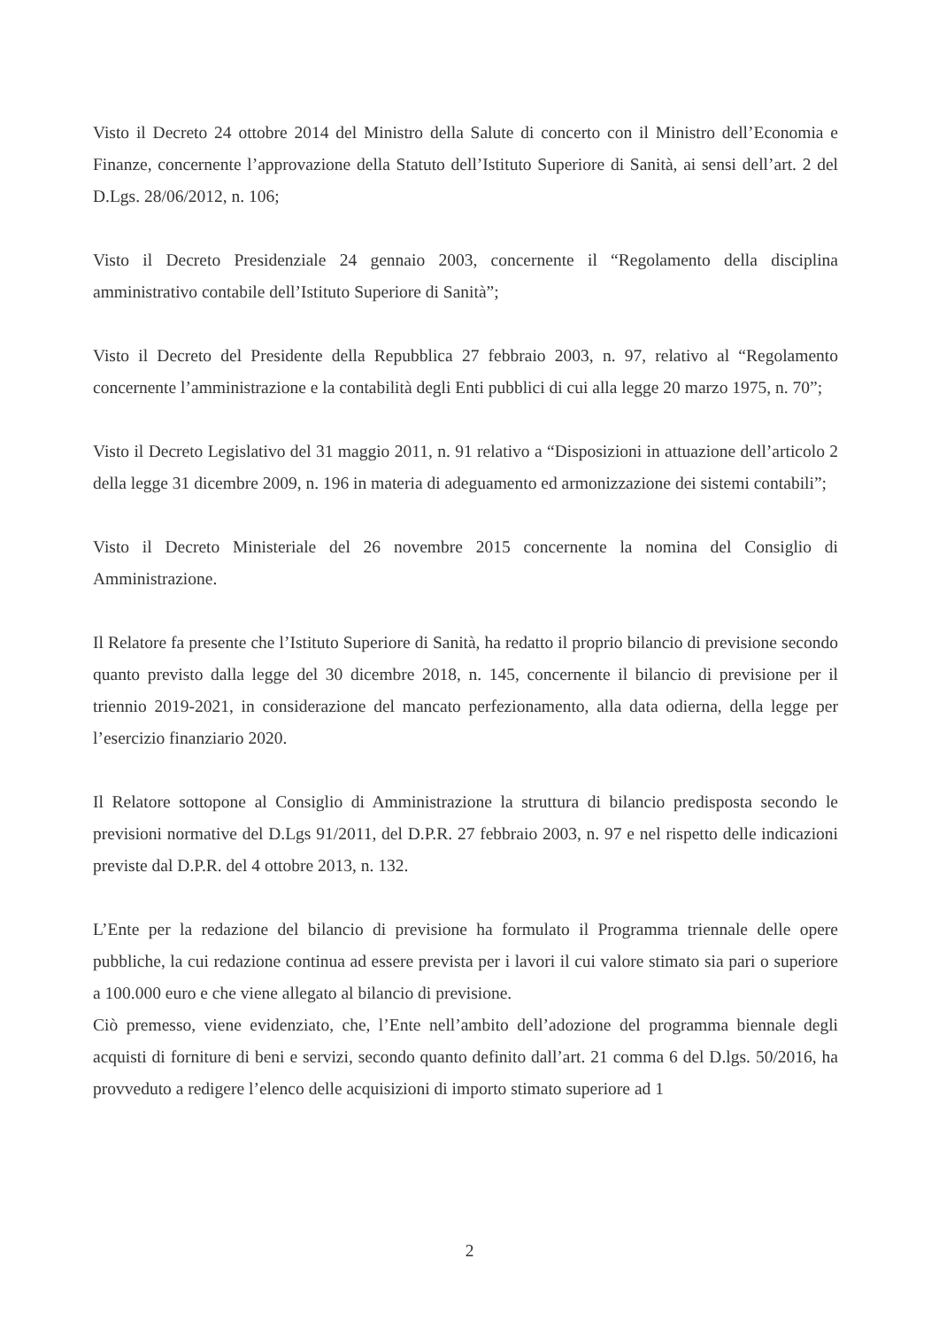Visto il Decreto 24 ottobre 2014 del Ministro della Salute di concerto con il Ministro dell’Economia e Finanze, concernente l’approvazione della Statuto dell’Istituto Superiore di Sanità, ai sensi dell’art. 2 del D.Lgs. 28/06/2012, n. 106;
Visto il Decreto Presidenziale 24 gennaio 2003, concernente il “Regolamento della disciplina amministrativo contabile dell’Istituto Superiore di Sanità”;
Visto il Decreto del Presidente della Repubblica 27 febbraio 2003, n. 97, relativo al “Regolamento concernente l’amministrazione e la contabilità degli Enti pubblici di cui alla legge 20 marzo 1975, n. 70”;
Visto il Decreto Legislativo del 31 maggio 2011, n. 91 relativo a “Disposizioni in attuazione dell’articolo 2 della legge 31 dicembre 2009, n. 196 in materia di adeguamento ed armonizzazione dei sistemi contabili”;
Visto il Decreto Ministeriale del 26 novembre 2015 concernente la nomina del Consiglio di Amministrazione.
Il Relatore fa presente che l’Istituto Superiore di Sanità, ha redatto il proprio bilancio di previsione secondo quanto previsto dalla legge del 30 dicembre 2018, n. 145, concernente il bilancio di previsione per il triennio 2019-2021, in considerazione del mancato perfezionamento, alla data odierna, della legge per l’esercizio finanziario 2020.
Il Relatore sottopone al Consiglio di Amministrazione la struttura di bilancio predisposta secondo le previsioni normative del D.Lgs 91/2011, del D.P.R. 27 febbraio 2003, n. 97 e nel rispetto delle indicazioni previste dal D.P.R. del 4 ottobre 2013, n. 132.
L’Ente per la redazione del bilancio di previsione ha formulato il Programma triennale delle opere pubbliche, la cui redazione continua ad essere prevista per i lavori il cui valore stimato sia pari o superiore a 100.000 euro e che viene allegato al bilancio di previsione.
Ciò premesso, viene evidenziato, che, l’Ente nell’ambito dell’adozione del programma biennale degli acquisti di forniture di beni e servizi, secondo quanto definito dall’art. 21 comma 6 del D.lgs. 50/2016, ha provveduto a redigere l’elenco delle acquisizioni di importo stimato superiore ad 1
2